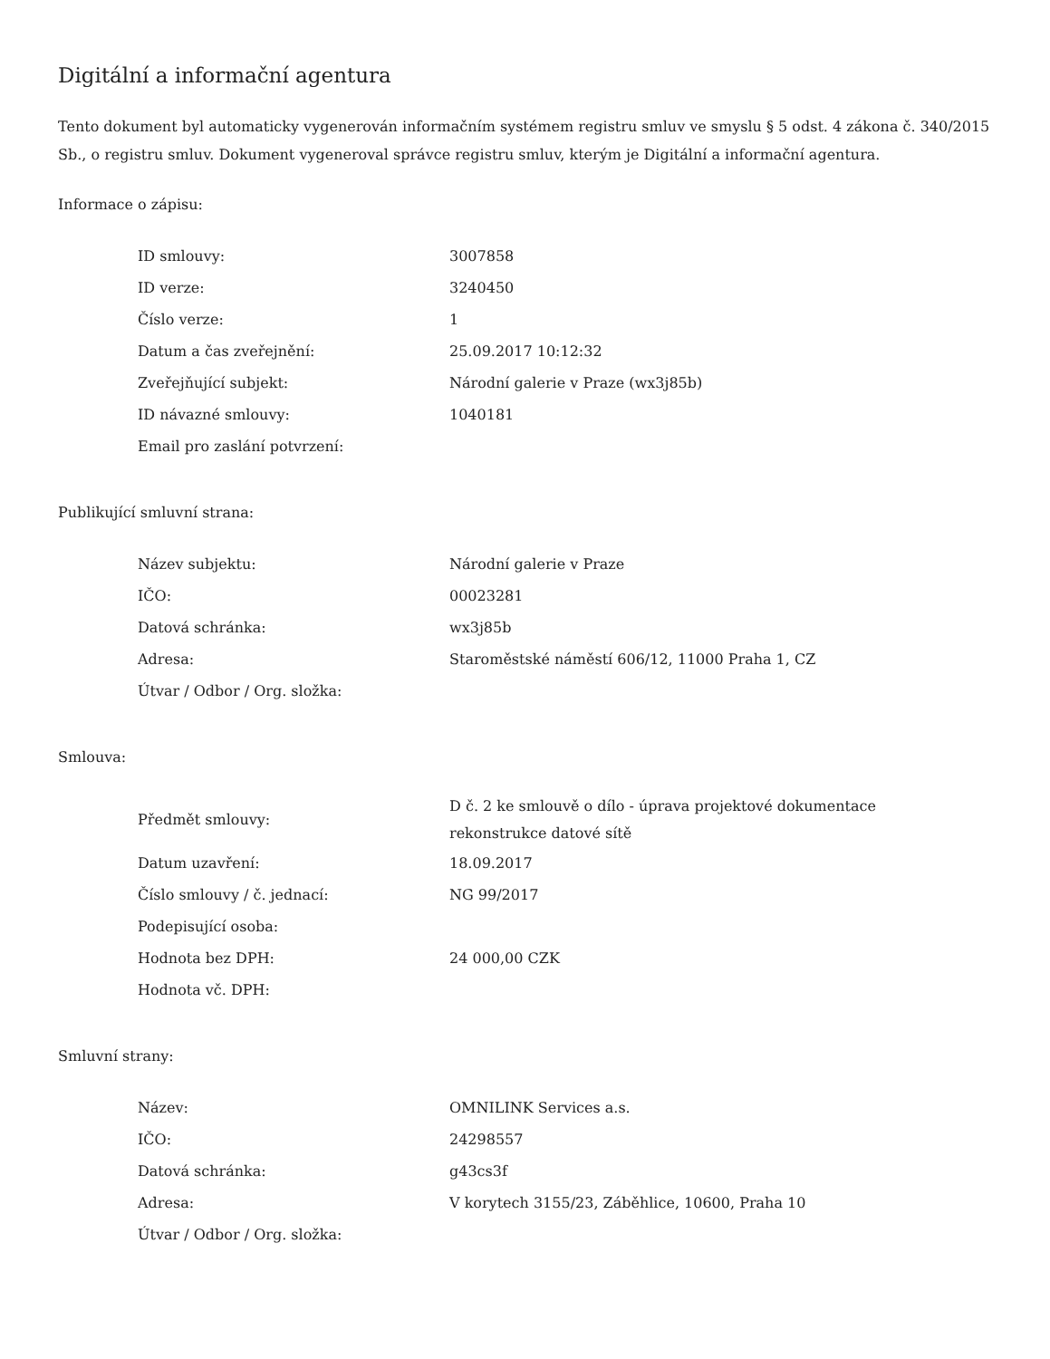Digitální a informační agentura
Tento dokument byl automaticky vygenerován informačním systémem registru smluv ve smyslu § 5 odst. 4 zákona č. 340/2015 Sb., o registru smluv. Dokument vygeneroval správce registru smluv, kterým je Digitální a informační agentura.
Informace o zápisu:
| ID smlouvy: | 3007858 |
| ID verze: | 3240450 |
| Číslo verze: | 1 |
| Datum a čas zveřejnění: | 25.09.2017 10:12:32 |
| Zveřejňující subjekt: | Národní galerie v Praze (wx3j85b) |
| ID návazné smlouvy: | 1040181 |
| Email pro zaslání potvrzení: | |
Publikující smluvní strana:
| Název subjektu: | Národní galerie v Praze |
| IČO: | 00023281 |
| Datová schránka: | wx3j85b |
| Adresa: | Staroměstské náměstí 606/12, 11000 Praha 1, CZ |
| Útvar / Odbor / Org. složka: | |
Smlouva:
| Předmět smlouvy: | D č. 2 ke smlouvě o dílo - úprava projektové dokumentace rekonstrukce datové sítě |
| Datum uzavření: | 18.09.2017 |
| Číslo smlouvy / č. jednací: | NG 99/2017 |
| Podepisující osoba: | |
| Hodnota bez DPH: | 24 000,00 CZK |
| Hodnota vč. DPH: | |
Smluvní strany:
| Název: | OMNILINK Services a.s. |
| IČO: | 24298557 |
| Datová schránka: | g43cs3f |
| Adresa: | V korytech 3155/23, Záběhlice, 10600, Praha 10 |
| Útvar / Odbor / Org. složka: | |